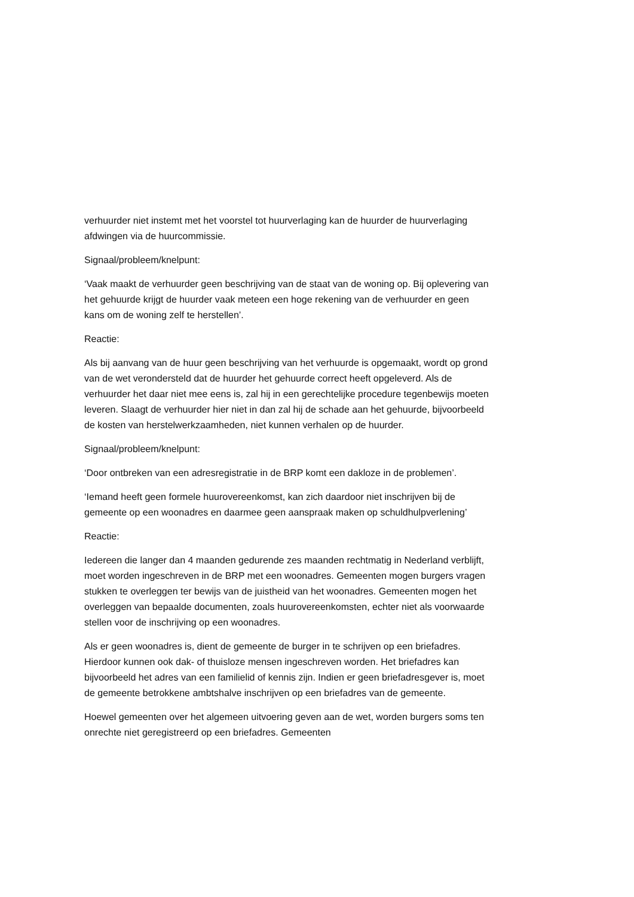verhuurder niet instemt met het voorstel tot huurverlaging kan de huurder de huurverlaging afdwingen via de huurcommissie.
Signaal/probleem/knelpunt:
‘Vaak maakt de verhuurder geen beschrijving van de staat van de woning op. Bij oplevering van het gehuurde krijgt de huurder vaak meteen een hoge rekening van de verhuurder en geen kans om de woning zelf te herstellen’.
Reactie:
Als bij aanvang van de huur geen beschrijving van het verhuurde is opgemaakt, wordt op grond van de wet verondersteld dat de huurder het gehuurde correct heeft opgeleverd. Als de verhuurder het daar niet mee eens is, zal hij in een gerechtelijke procedure tegenbewijs moeten leveren. Slaagt de verhuurder hier niet in dan zal hij de schade aan het gehuurde, bijvoorbeeld de kosten van herstelwerkzaamheden, niet kunnen verhalen op de huurder.
Signaal/probleem/knelpunt:
‘Door ontbreken van een adresregistratie in de BRP komt een dakloze in de problemen’.
‘Iemand heeft geen formele huurovereenkomst, kan zich daardoor niet inschrijven bij de gemeente op een woonadres en daarmee geen aanspraak maken op schuldhulpverlening’
Reactie:
Iedereen die langer dan 4 maanden gedurende zes maanden rechtmatig in Nederland verblijft, moet worden ingeschreven in de BRP met een woonadres. Gemeenten mogen burgers vragen stukken te overleggen ter bewijs van de juistheid van het woonadres. Gemeenten mogen het overleggen van bepaalde documenten, zoals huurovereenkomsten, echter niet als voorwaarde stellen voor de inschrijving op een woonadres.
Als er geen woonadres is, dient de gemeente de burger in te schrijven op een briefadres. Hierdoor kunnen ook dak- of thuisloze mensen ingeschreven worden. Het briefadres kan bijvoorbeeld het adres van een familielid of kennis zijn. Indien er geen briefadresgever is, moet de gemeente betrokkene ambtshalve inschrijven op een briefadres van de gemeente.
Hoewel gemeenten over het algemeen uitvoering geven aan de wet, worden burgers soms ten onrechte niet geregistreerd op een briefadres. Gemeenten